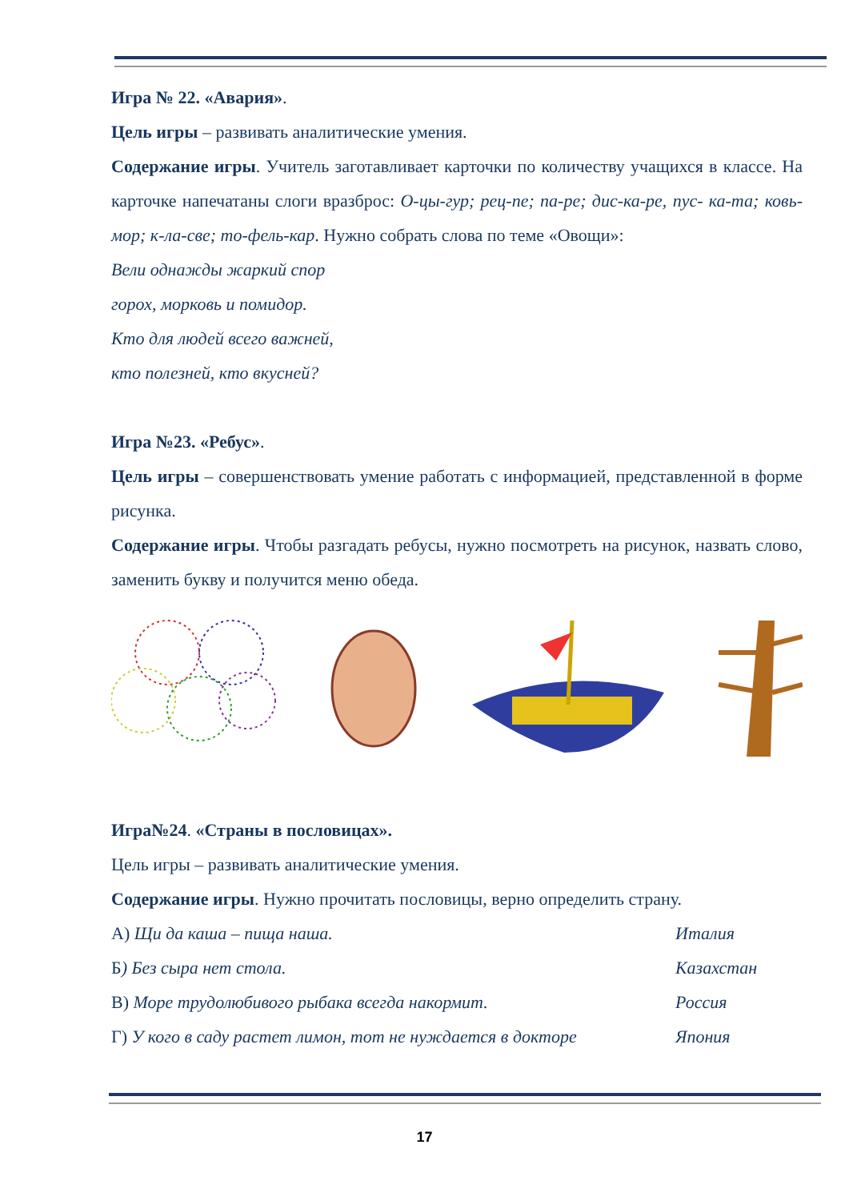Игра № 22. «Авария».
Цель игры – развивать аналитические умения.
Содержание игры. Учитель заготавливает карточки по количеству учащихся в классе. На карточке напечатаны слоги вразброс: О-цы-гур; рец-пе; па-ре; дис-ка-ре, пус- ка-та; ковь-мор; к-ла-све; то-фель-кар. Нужно собрать слова по теме «Овощи»:
Вели однажды жаркий спор
горох, морковь и помидор.
Кто для людей всего важней,
кто полезней, кто вкусней?
Игра №23. «Ребус».
Цель игры – совершенствовать умение работать с информацией, представленной в форме рисунка.
Содержание игры. Чтобы разгадать ребусы, нужно посмотреть на рисунок, назвать слово, заменить букву и получится меню обеда.
Игра№24. «Страны в пословицах».
Цель игры – развивать аналитические умения.
Содержание игры. Нужно прочитать пословицы, верно определить страну.
А) Щи да каша – пища наша. Италия
Б) Без сыра нет стола. Казахстан
В) Море трудолюбивого рыбака всегда накормит. Россия
Г) У кого в саду растет лимон, тот не нуждается в докторе Япония
17